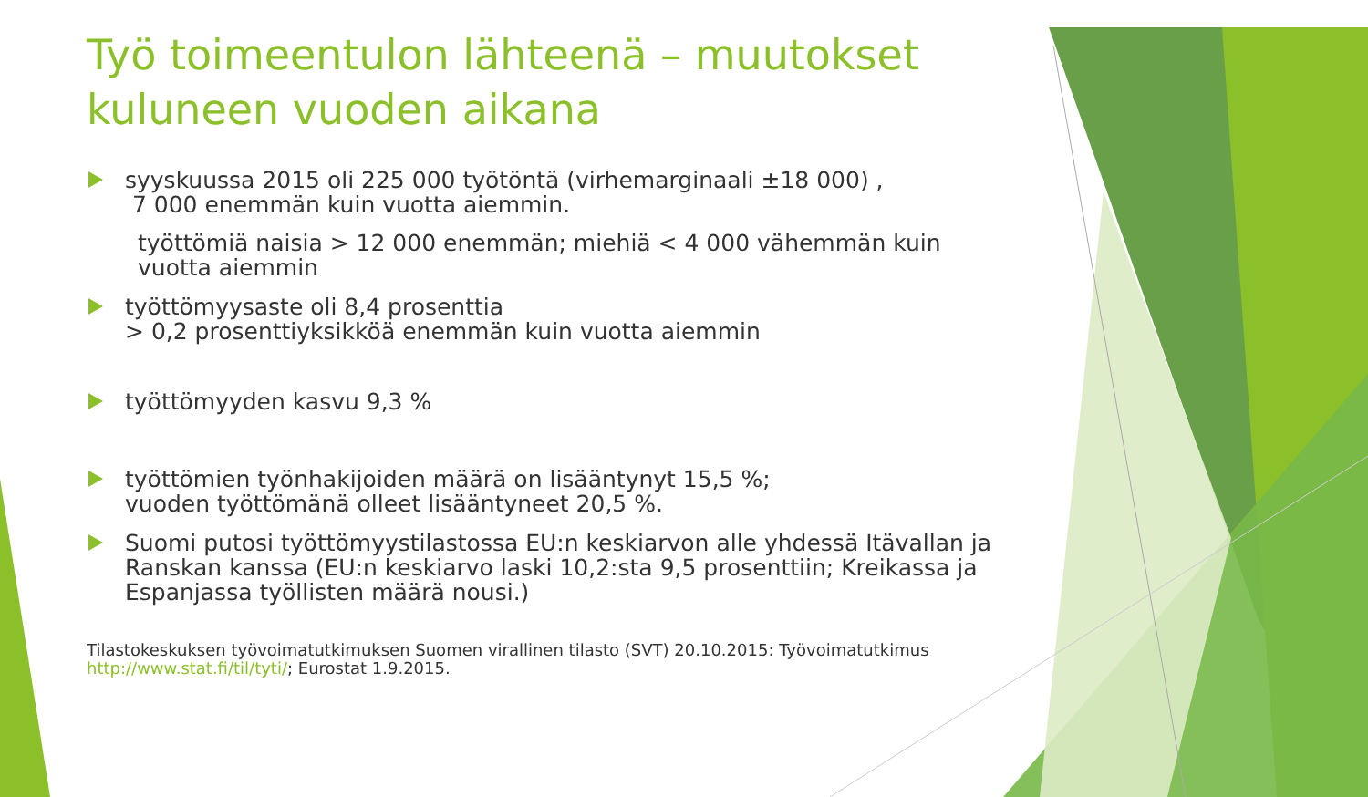Työ toimeentulon lähteenä – muutokset kuluneen vuoden aikana
syyskuussa 2015 oli 225 000 työtöntä (virhemarginaali ±18 000) ,
7 000 enemmän kuin vuotta aiemmin.
työttömiä naisia > 12 000 enemmän; miehiä < 4 000 vähemmän kuin vuotta aiemmin
työttömyysaste oli 8,4 prosenttia
> 0,2 prosenttiyksikköä enemmän kuin vuotta aiemmin
työttömyyden kasvu 9,3 %
työttömien työnhakijoiden määrä on lisääntynyt 15,5 %;
vuoden työttömänä olleet lisääntyneet 20,5 %.
Suomi putosi työttömyystilastossa EU:n keskiarvon alle yhdessä Itävallan ja Ranskan kanssa (EU:n keskiarvo laski 10,2:sta 9,5 prosenttiin; Kreikassa ja Espanjassa työllisten määrä nousi.)
Tilastokeskuksen työvoimatutkimuksen Suomen virallinen tilasto (SVT) 20.10.2015: Työvoimatutkimus http://www.stat.fi/til/tyti/; Eurostat 1.9.2015.